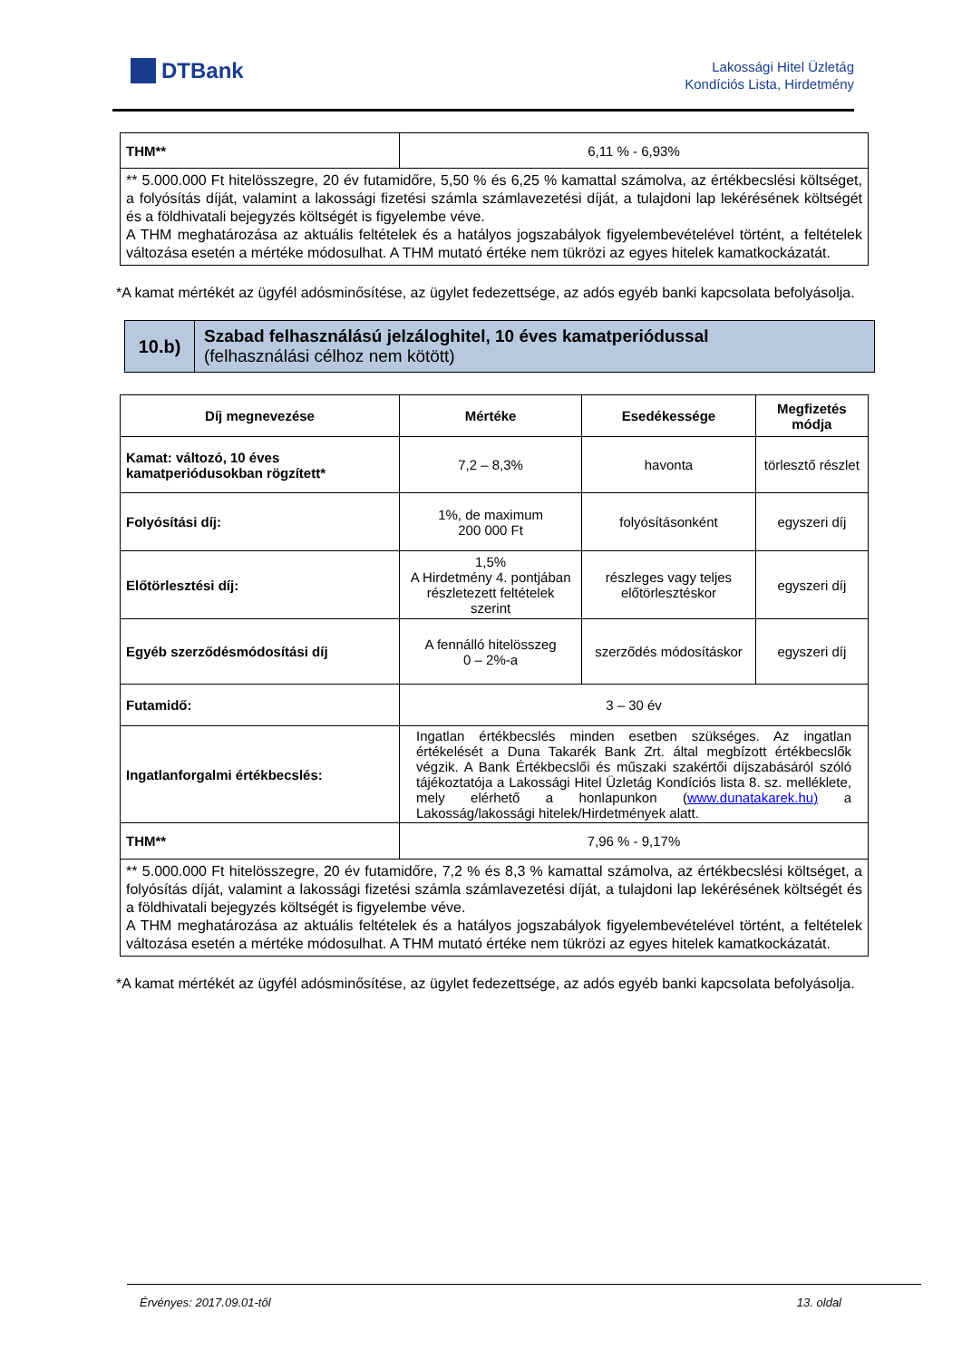DTBank
Lakossági Hitel Üzletág
Kondíciós Lista, Hirdetmény
| THM** | 6,11 % - 6,93% |
| ** 5.000.000 Ft hitelösszegre, 20 év futamidőre, 5,50 % és 6,25 % kamattal számolva, az értékbecslési költséget, a folyósítás díját, valamint a lakossági fizetési számla számlavezetési díját, a tulajdoni lap lekérésének költségét és a földhivatali bejegyzés költségét is figyelembe véve. A THM meghatározása az aktuális feltételek és a hatályos jogszabályok figyelembevételével történt, a feltételek változása esetén a mértéke módosulhat. A THM mutató értéke nem tükrözi az egyes hitelek kamatkockázatát. | |
*A kamat mértékét az ügyfél adósminősítése, az ügylet fedezettsége, az adós egyéb banki kapcsolata befolyásolja.
10.b)
Szabad felhasználású jelzáloghitel, 10 éves kamatperiódussal
(felhasználási célhoz nem kötött)
| Díj megnevezése | Mértéke | Esedékessége | Megfizetés módja |
| --- | --- | --- | --- |
| Kamat: változó, 10 éves kamatperiódusokban rögzített* | 7,2 – 8,3% | havonta | törlesztő részlet |
| Folyósítási díj: | 1%, de maximum 200 000 Ft | folyósításonként | egyszeri díj |
| Előtörlesztési díj: | 1,5% A Hirdetmény 4. pontjában részletezett feltételek szerint | részleges vagy teljes előtörlesztéskor | egyszeri díj |
| Egyéb szerződésmódosítási díj | A fennálló hitelösszeg 0 – 2%-a | szerződés módosításkor | egyszeri díj |
| Futamidő: | 3 – 30 év | | |
| Ingatlanforgalmi értékbecslés: | Ingatlan értékbecslés minden esetben szükséges. Az ingatlan értékelését a Duna Takarék Bank Zrt. által megbízott értékbecslők végzik. A Bank Értékbecslői és műszaki szakértői díjszabásáról szóló tájékoztatója a Lakossági Hitel Üzletág Kondíciós lista 8. sz. melléklete, mely elérhető a honlapunkon ( www.dunatakarek.hu) a Lakosság/lakossági hitelek/Hirdetmények alatt. | | |
| THM** | 7,96 % - 9,17% | | |
| ** 5.000.000 Ft hitelösszegre, 20 év futamidőre, 7,2 % és 8,3 % kamattal számolva, az értékbecslési költséget, a folyósítás díját, valamint a lakossági fizetési számla számlavezetési díját, a tulajdoni lap lekérésének költségét és a földhivatali bejegyzés költségét is figyelembe véve. A THM meghatározása az aktuális feltételek és a hatályos jogszabályok figyelembevételével történt, a feltételek változása esetén a mértéke módosulhat. A THM mutató értéke nem tükrözi az egyes hitelek kamatkockázatát. | | | |
*A kamat mértékét az ügyfél adósminősítése, az ügylet fedezettsége, az adós egyéb banki kapcsolata befolyásolja.
Érvényes: 2017.09.01-től 13. oldal